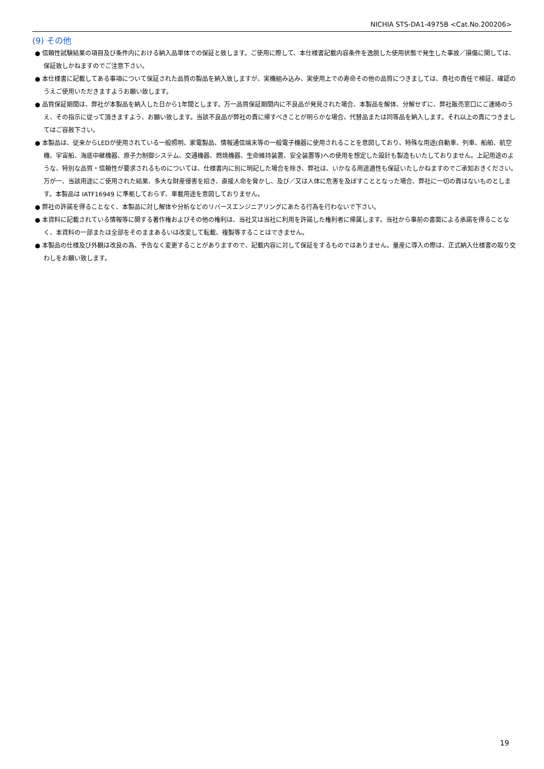NICHIA STS-DA1-4975B <Cat.No.200206>
(9) その他
● 信頼性試験結果の項目及び条件内における納入品単体での保証と致します。ご使用に際して、本仕様書記載内容条件を逸脱した使用状態で発生した事故／損傷に関しては、保証致しかねますのでご注意下さい。
● 本仕様書に記載してある事項について保証された品質の製品を納入致しますが、実機組み込み、実使用上での寿命その他の品質につきましては、貴社の責任で検証、確認のうえご使用いただきますようお願い致します。
● 品質保証期間は、弊社が本製品を納入した日から1年間とします。万一品質保証期間内に不良品が発見された場合、本製品を解体、分解せずに、弊社販売窓口にご連絡のうえ、その指示に従って頂きますよう、お願い致します。当該不良品が弊社の責に帰すべきことが明らかな場合、代替品または同等品を納入します。それ以上の責につきましてはご容赦下さい。
● 本製品は、従来からLEDが使用されている一般照明、家電製品、情報通信端末等の一般電子機器に使用されることを意図しており、特殊な用途(自動車、列車、船舶、航空機、宇宙船、海底中継機器、原子力制御システム、交通機器、燃焼機器、生命維持装置、安全装置等)への使用を想定した設計も製造もいたしておりません。上記用途のような、特別な品質・信頼性が要求されるものについては、仕様書内に別に明記した場合を除き、弊社は、いかなる用途適性も保証いたしかねますのでご承知おきください。万が一、当該用途にご使用された結果、多大な財産侵害を招き、直接人命を脅かし、及び／又は人体に危害を及ぼすこととなった場合、弊社に一切の責はないものとします。本製品は IATF16949 に準拠しておらず、車載用途を意図しておりません。
● 弊社の許諾を得ることなく、本製品に対し解体や分析などのリバースエンジニアリングにあたる行為を行わないで下さい。
● 本資料に記載されている情報等に関する著作権およびその他の権利は、当社又は当社に利用を許諾した権利者に帰属します。当社から事前の書面による承諾を得ることなく、本資料の一部または全部をそのままあるいは改変して転載、複製等することはできません。
● 本製品の仕様及び外観は改良の為、予告なく変更することがありますので、記載内容に対して保証をするものではありません。量産に導入の際は、正式納入仕様書の取り交わしをお願い致します。
19